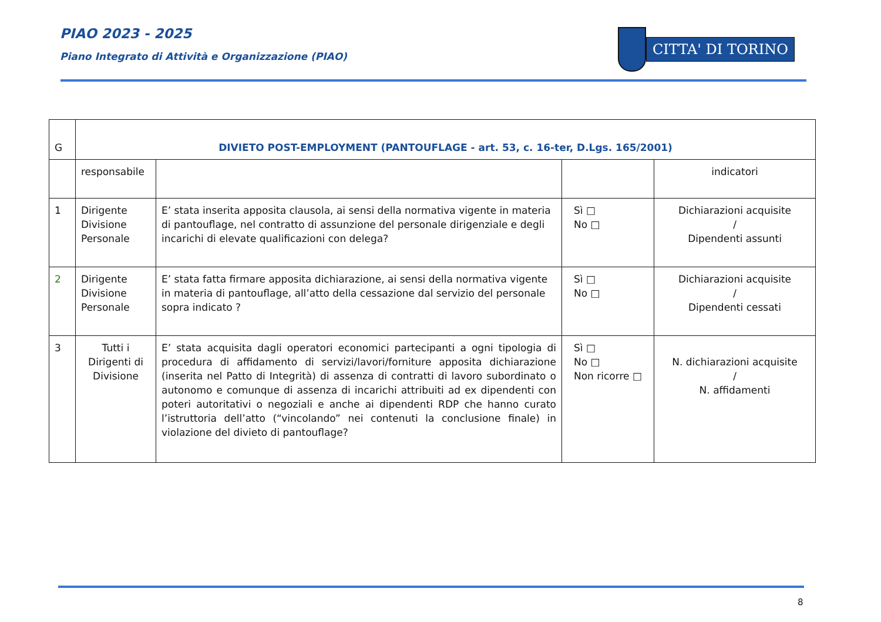PIAO 2023 - 2025
Piano Integrato di Attività e Organizzazione (PIAO)
CITTA' DI TORINO
| G | DIVIETO POST-EMPLOYMENT (PANTOUFLAGE - art. 53, c. 16-ter, D.Lgs. 165/2001) | | | |
| | responsabile | | | indicatori |
| 1 | Dirigente Divisione Personale | E’ stata inserita apposita clausola, ai sensi della normativa vigente in materia di pantouflage, nel contratto di assunzione del personale dirigenziale e degli incarichi di elevate qualificazioni con delega? | Sì □ No □ | Dichiarazioni acquisite / Dipendenti assunti |
| 2 | Dirigente Divisione Personale | E’ stata fatta firmare apposita dichiarazione, ai sensi della normativa vigente in materia di pantouflage, all’atto della cessazione dal servizio del personale sopra indicato ? | Sì □ No □ | Dichiarazioni acquisite / Dipendenti cessati |
| 3 | Tutti i Dirigenti di Divisione | E’ stata acquisita dagli operatori economici partecipanti a ogni tipologia di procedura di affidamento di servizi/lavori/forniture apposita dichiarazione (inserita nel Patto di Integrità) di assenza di contratti di lavoro subordinato o autonomo e comunque di assenza di incarichi attribuiti ad ex dipendenti con poteri autoritativi o negoziali e anche ai dipendenti RDP che hanno curato l’istruttoria dell’atto (“vincolando” nei contenuti la conclusione finale) in violazione del divieto di pantouflage? | Sì □ No □ Non ricorre □ | N. dichiarazioni acquisite / N. affidamenti |
8